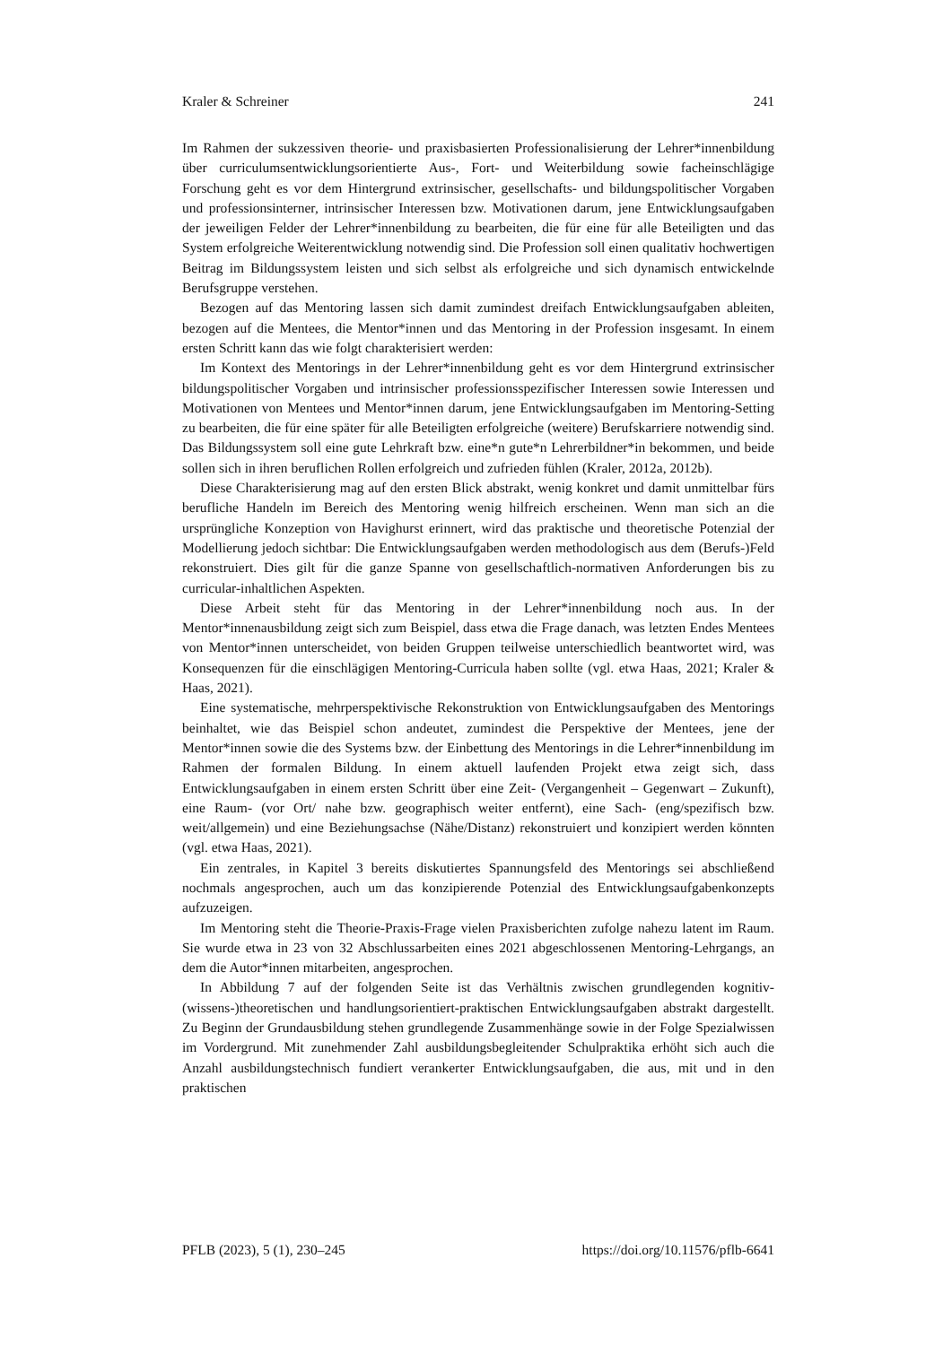Kraler & Schreiner 241
Im Rahmen der sukzessiven theorie- und praxisbasierten Professionalisierung der Lehrer*innenbildung über curriculumsentwicklungsorientierte Aus-, Fort- und Weiterbildung sowie facheinschlägige Forschung geht es vor dem Hintergrund extrinsischer, gesellschafts- und bildungspolitischer Vorgaben und professionsinterner, intrinsischer Interessen bzw. Motivationen darum, jene Entwicklungsaufgaben der jeweiligen Felder der Lehrer*innenbildung zu bearbeiten, die für eine für alle Beteiligten und das System erfolgreiche Weiterentwicklung notwendig sind. Die Profession soll einen qualitativ hochwertigen Beitrag im Bildungssystem leisten und sich selbst als erfolgreiche und sich dynamisch entwickelnde Berufsgruppe verstehen.
Bezogen auf das Mentoring lassen sich damit zumindest dreifach Entwicklungsaufgaben ableiten, bezogen auf die Mentees, die Mentor*innen und das Mentoring in der Profession insgesamt. In einem ersten Schritt kann das wie folgt charakterisiert werden:
Im Kontext des Mentorings in der Lehrer*innenbildung geht es vor dem Hintergrund extrinsischer bildungspolitischer Vorgaben und intrinsischer professionsspezifischer Interessen sowie Interessen und Motivationen von Mentees und Mentor*innen darum, jene Entwicklungsaufgaben im Mentoring-Setting zu bearbeiten, die für eine später für alle Beteiligten erfolgreiche (weitere) Berufskarriere notwendig sind. Das Bildungssystem soll eine gute Lehrkraft bzw. eine*n gute*n Lehrerbildner*in bekommen, und beide sollen sich in ihren beruflichen Rollen erfolgreich und zufrieden fühlen (Kraler, 2012a, 2012b).
Diese Charakterisierung mag auf den ersten Blick abstrakt, wenig konkret und damit unmittelbar fürs berufliche Handeln im Bereich des Mentoring wenig hilfreich erscheinen. Wenn man sich an die ursprüngliche Konzeption von Havighurst erinnert, wird das praktische und theoretische Potenzial der Modellierung jedoch sichtbar: Die Entwicklungsaufgaben werden methodologisch aus dem (Berufs-)Feld rekonstruiert. Dies gilt für die ganze Spanne von gesellschaftlich-normativen Anforderungen bis zu curricular-inhaltlichen Aspekten.
Diese Arbeit steht für das Mentoring in der Lehrer*innenbildung noch aus. In der Mentor*innenausbildung zeigt sich zum Beispiel, dass etwa die Frage danach, was letzten Endes Mentees von Mentor*innen unterscheidet, von beiden Gruppen teilweise unterschiedlich beantwortet wird, was Konsequenzen für die einschlägigen Mentoring-Curricula haben sollte (vgl. etwa Haas, 2021; Kraler & Haas, 2021).
Eine systematische, mehrperspektivische Rekonstruktion von Entwicklungsaufgaben des Mentorings beinhaltet, wie das Beispiel schon andeutet, zumindest die Perspektive der Mentees, jene der Mentor*innen sowie die des Systems bzw. der Einbettung des Mentorings in die Lehrer*innenbildung im Rahmen der formalen Bildung. In einem aktuell laufenden Projekt etwa zeigt sich, dass Entwicklungsaufgaben in einem ersten Schritt über eine Zeit- (Vergangenheit – Gegenwart – Zukunft), eine Raum- (vor Ort/ nahe bzw. geographisch weiter entfernt), eine Sach- (eng/spezifisch bzw. weit/allgemein) und eine Beziehungsachse (Nähe/Distanz) rekonstruiert und konzipiert werden könnten (vgl. etwa Haas, 2021).
Ein zentrales, in Kapitel 3 bereits diskutiertes Spannungsfeld des Mentorings sei abschließend nochmals angesprochen, auch um das konzipierende Potenzial des Entwicklungsaufgabenkonzepts aufzuzeigen.
Im Mentoring steht die Theorie-Praxis-Frage vielen Praxisberichten zufolge nahezu latent im Raum. Sie wurde etwa in 23 von 32 Abschlussarbeiten eines 2021 abgeschlossenen Mentoring-Lehrgangs, an dem die Autor*innen mitarbeiten, angesprochen.
In Abbildung 7 auf der folgenden Seite ist das Verhältnis zwischen grundlegenden kognitiv-(wissens-)theoretischen und handlungsorientiert-praktischen Entwicklungsaufgaben abstrakt dargestellt. Zu Beginn der Grundausbildung stehen grundlegende Zusammenhänge sowie in der Folge Spezialwissen im Vordergrund. Mit zunehmender Zahl ausbildungsbegleitender Schulpraktika erhöht sich auch die Anzahl ausbildungstechnisch fundiert verankerter Entwicklungsaufgaben, die aus, mit und in den praktischen
PFLB (2023), 5 (1), 230–245 https://doi.org/10.11576/pflb-6641